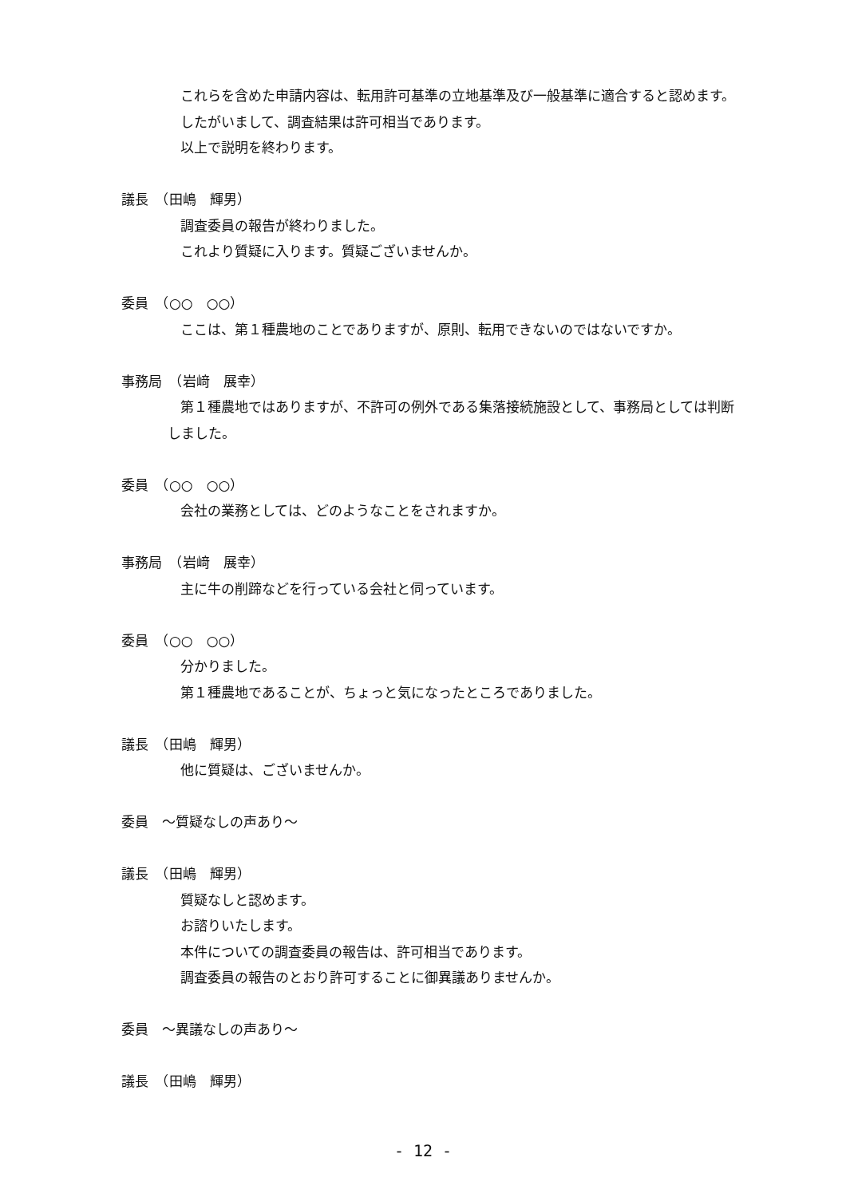これらを含めた申請内容は、転用許可基準の立地基準及び一般基準に適合すると認めます。
したがいまして、調査結果は許可相当であります。
以上で説明を終わります。
議長　（田嶋　輝男）
調査委員の報告が終わりました。
これより質疑に入ります。質疑ございませんか。
委員　（○○　○○）
ここは、第１種農地のことでありますが、原則、転用できないのではないですか。
事務局　（岩﨑　展幸）
第１種農地ではありますが、不許可の例外である集落接続施設として、事務局としては判断しました。
委員　（○○　○○）
会社の業務としては、どのようなことをされますか。
事務局　（岩﨑　展幸）
主に牛の削蹄などを行っている会社と伺っています。
委員　（○○　○○）
分かりました。
第１種農地であることが、ちょっと気になったところでありました。
議長　（田嶋　輝男）
他に質疑は、ございませんか。
委員　～質疑なしの声あり～
議長　（田嶋　輝男）
質疑なしと認めます。
お諮りいたします。
本件についての調査委員の報告は、許可相当であります。
調査委員の報告のとおり許可することに御異議ありませんか。
委員　～異議なしの声あり～
議長　（田嶋　輝男）
- 12 -